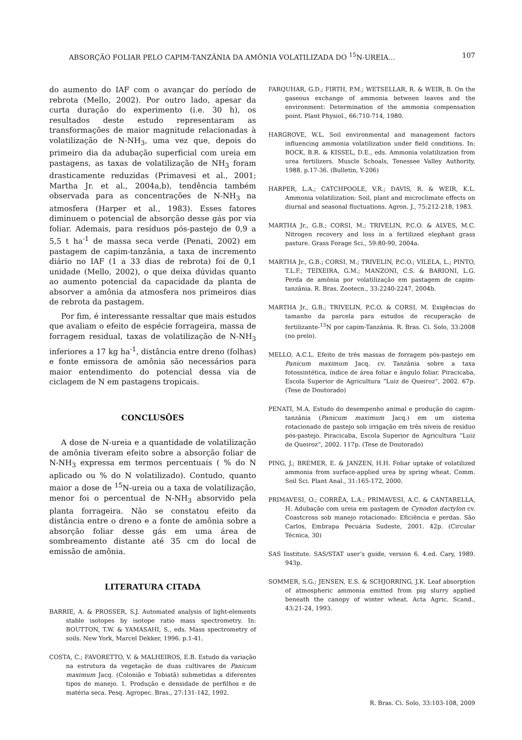ABSORÇÃO FOLIAR PELO CAPIM-TANZÂNIA DA AMÔNIA VOLATILIZADA DO <sup>15</sup>N-UREIA... 107
do aumento do IAF com o avançar do período de rebrota (Mello, 2002). Por outro lado, apesar da curta duração do experimento (i.e. 30 h), os resultados deste estudo representaram as transformações de maior magnitude relacionadas à volatilização de N-NH<sub>3</sub>, uma vez que, depois do primeiro dia da adubação superficial com ureia em pastagens, as taxas de volatilização de NH<sub>3</sub> foram drasticamente reduzidas (Primavesi et al., 2001; Martha Jr. et al., 2004a,b), tendência também observada para as concentrações de N-NH<sub>3</sub> na atmosfera (Harper et al., 1983). Esses fatores diminuem o potencial de absorção desse gás por via foliar. Ademais, para resíduos pós-pastejo de 0,9 a 5,5 t ha<sup>-1</sup> de massa seca verde (Penati, 2002) em pastagem de capim-tanzânia, a taxa de incremento diário no IAF (1 a 33 dias de rebrota) foi de 0,1 unidade (Mello, 2002), o que deixa dúvidas quanto ao aumento potencial da capacidade da planta de absorver a amônia da atmosfera nos primeiros dias de rebrota da pastagem.
Por fim, é interessante ressaltar que mais estudos que avaliam o efeito de espécie forrageira, massa de forragem residual, taxas de volatilização de N-NH<sub>3</sub> inferiores a 17 kg ha<sup>-1</sup>, distância entre dreno (folhas) e fonte emissora de amônia são necessários para maior entendimento do potencial dessa via de ciclagem de N em pastagens tropicais.
CONCLUSÕES
A dose de N-ureia e a quantidade de volatilização de amônia tiveram efeito sobre a absorção foliar de N-NH<sub>3</sub> expressa em termos percentuais ( % do N aplicado ou % do N volatilizado). Contudo, quanto maior a dose de <sup>15</sup>N-ureia ou a taxa de volatilização, menor foi o percentual de N-NH<sub>3</sub> absorvido pela planta forrageira. Não se constatou efeito da distância entre o dreno e a fonte de amônia sobre a absorção foliar desse gás em uma área de sombreamento distante até 35 cm do local de emissão de amônia.
LITERATURA CITADA
BARRIE, A. & PROSSER, S.J. Automated analysis of light-elements stable isotopes by isotope ratio mass spectrometry. In: BOUTTON, T.W. & YAMASAHI, S., eds. Mass spectrometry of soils. New York, Marcel Dekker, 1996. p.1-41.
COSTA, C.; FAVORETTO, V. & MALHEIROS, E.B. Estudo da variação na estrutura da vegetação de duas cultivares de Panicum maximum Jacq. (Colonião e Tobiatã) submetidas a diferentes tipos de manejo. 1. Produção e densidade de perfilhos e de matéria seca. Pesq. Agropec. Bras., 27:131-142, 1992.
FARQUHAR, G.D.; FIRTH, P.M.; WETSELLAR, R. & WEIR, B. On the gaseous exchange of ammonia between leaves and the environment: Determination of the ammonia compensation point. Plant Physiol., 66:710-714, 1980.
HARGROVE, W.L. Soil environmental and management factors influencing ammonia volatilization under field conditions. In: BOCK, B.R. & KISSEL, D.E., eds. Ammonia volatilization from urea fertilizers. Muscle Schoals, Tenessee Valley Authority, 1988. p.17-36. (Bulletin, Y-206)
HARPER, L.A.; CATCHPOOLE, V.R.; DAVIS, R. & WEIR, K.L. Ammonia volatilization: Soil, plant and microclimate effects on diurnal and seasonal fluctuations. Agron. J., 75:212-218, 1983.
MARTHA Jr., G.B.; CORSI, M.; TRIVELIN, P.C.O. & ALVES, M.C. Nitrogen recovery and loss in a fertilized elephant grass pasture. Grass Forage Sci., 59:80-90, 2004a.
MARTHA Jr., G.B.; CORSI, M.; TRIVELIN, P.C.O.; VILELA, L.; PINTO, T.L.F.; TEIXEIRA, G.M.; MANZONI, C.S. & BARIONI, L.G. Perda de amônia por volatilização em pastagem de capim-tanzânia. R. Bras. Zootecn., 33:2240-2247, 2004b.
MARTHA Jr., G.B.; TRIVELIN, P.C.O. & CORSI, M. Exigências do tamanho da parcela para estudos de recuperação de fertilizante-<sup>15</sup>N por capim-Tanzânia. R. Bras. Ci. Solo, 33:2008 (no prelo).
MELLO, A.C.L. Efeito de três massas de forragem pós-pastejo em Panicum maximum Jacq. cv. Tanzânia sobre a taxa fotossintética, índice de área foliar e ângulo foliar. Piracicaba, Escola Superior de Agricultura “Luiz de Queiroz”, 2002. 67p. (Tese de Doutorado)
PENATI, M.A. Estudo do desempenho animal e produção do capim-tanzânia (Panicum maximum Jacq.) em um sistema rotacionado de pastejo sob irrigação em três níveis de resíduo pós-pastejo. Piracicaba, Escola Superior de Agricultura “Luiz de Queiroz”, 2002. 117p. (Tese de Doutorado)
PING, J.; BREMER, E. & JANZEN, H.H. Foliar uptake of volatilized ammonia from surface-applied urea by spring wheat. Comm. Soil Sci. Plant Anal., 31:165-172, 2000.
PRIMAVESI, O.; CORRÊA, L.A.; PRIMAVESI, A.C. & CANTARELLA, H. Adubação com ureia em pastagem de Cynodon dactylon cv. Coastcross sob manejo rotacionado: Eficiência e perdas. São Carlos, Embrapa Pecuária Sudeste, 2001. 42p. (Circular Técnica, 30)
SAS Institute. SAS/STAT user’s guide, version 6. 4.ed. Cary, 1989. 943p.
SOMMER, S.G.; JENSEN, E.S. & SCHJORRING, J.K. Leaf absorption of atmospheric ammonia emitted from pig slurry applied beneath the canopy of winter wheat. Acta Agric. Scand., 43:21-24, 1993.
R. Bras. Ci. Solo, 33:103-108, 2009